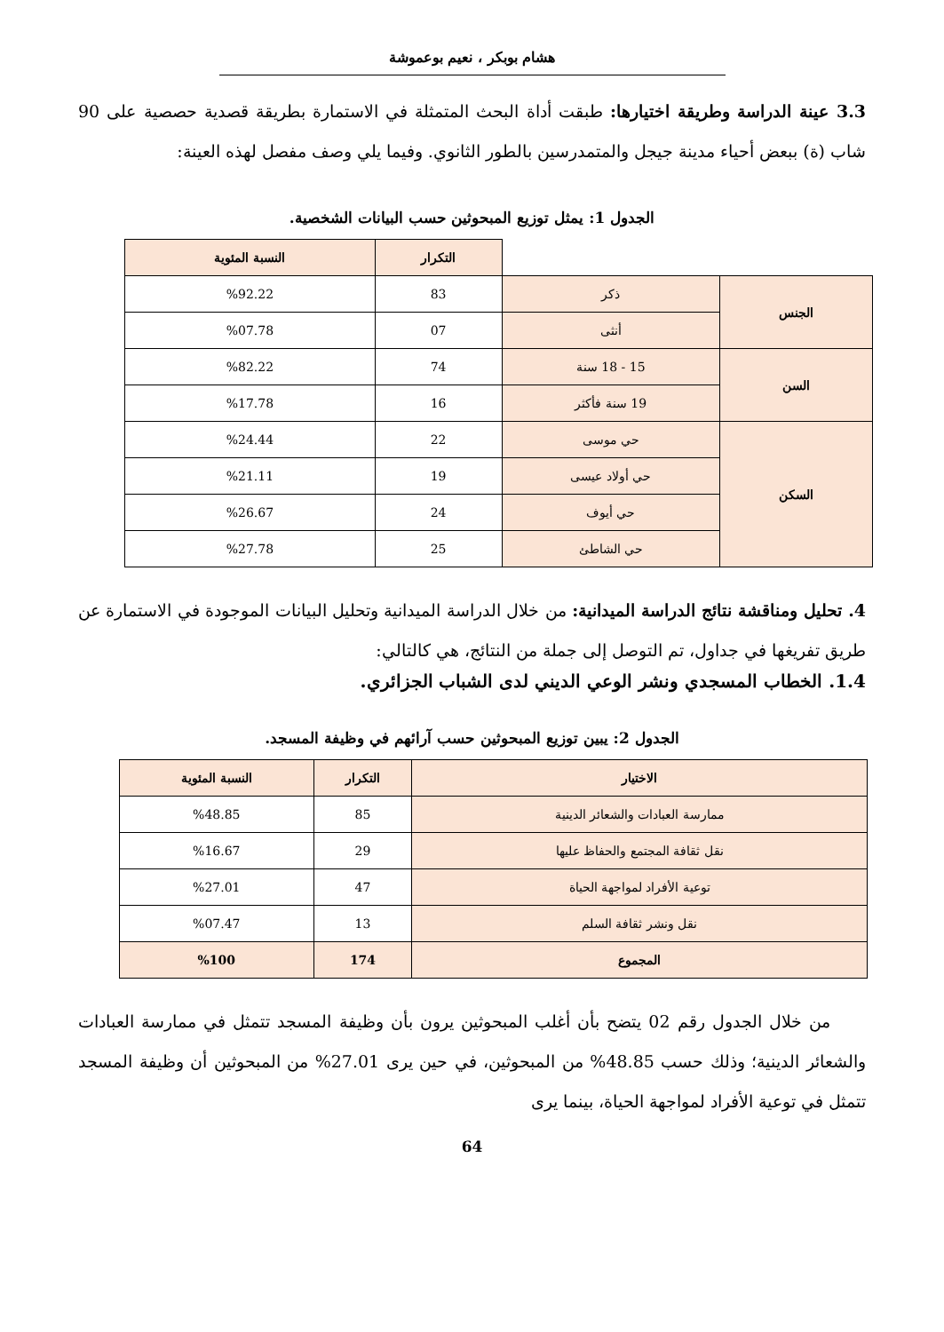هشام بوبكر ، نعيم بوعموشة
3.3 عينة الدراسة وطريقة اختيارها: طبقت أداة البحث المتمثلة في الاستمارة بطريقة قصدية حصصية على 90 شاب (ة) ببعض أحياء مدينة جيجل والمتمدرسين بالطور الثانوي. وفيما يلي وصف مفصل لهذه العينة:
الجدول 1: يمثل توزيع المبحوثين حسب البيانات الشخصية.
| | | التكرار | النسبة المئوية |
| الجنس | ذكر | 83 | %92.22 |
| | أنثى | 07 | %07.78 |
| السن | 15 - 18 سنة | 74 | %82.22 |
| | 19 سنة فأكثر | 16 | %17.78 |
| السكن | حي موسى | 22 | %24.44 |
| | حي أولاد عيسى | 19 | %21.11 |
| | حي أيوف | 24 | %26.67 |
| | حي الشاطئ | 25 | %27.78 |
4. تحليل ومناقشة نتائج الدراسة الميدانية: من خلال الدراسة الميدانية وتحليل البيانات الموجودة في الاستمارة عن طريق تفريغها في جداول، تم التوصل إلى جملة من النتائج، هي كالتالي:
1.4. الخطاب المسجدي ونشر الوعي الديني لدى الشباب الجزائري.
الجدول 2: يبين توزيع المبحوثين حسب آرائهم في وظيفة المسجد.
| الاختيار | التكرار | النسبة المئوية |
| --- | --- | --- |
| ممارسة العبادات والشعائر الدينية | 85 | %48.85 |
| نقل ثقافة المجتمع والحفاظ عليها | 29 | %16.67 |
| توعية الأفراد لمواجهة الحياة | 47 | %27.01 |
| نقل ونشر ثقافة السلم | 13 | %07.47 |
| المجموع | 174 | %100 |
من خلال الجدول رقم 02 يتضح بأن أغلب المبحوثين يرون بأن وظيفة المسجد تتمثل في ممارسة العبادات والشعائر الدينية؛ وذلك حسب 48.85% من المبحوثين، في حين يرى 27.01% من المبحوثين أن وظيفة المسجد تتمثل في توعية الأفراد لمواجهة الحياة، بينما يرى
64